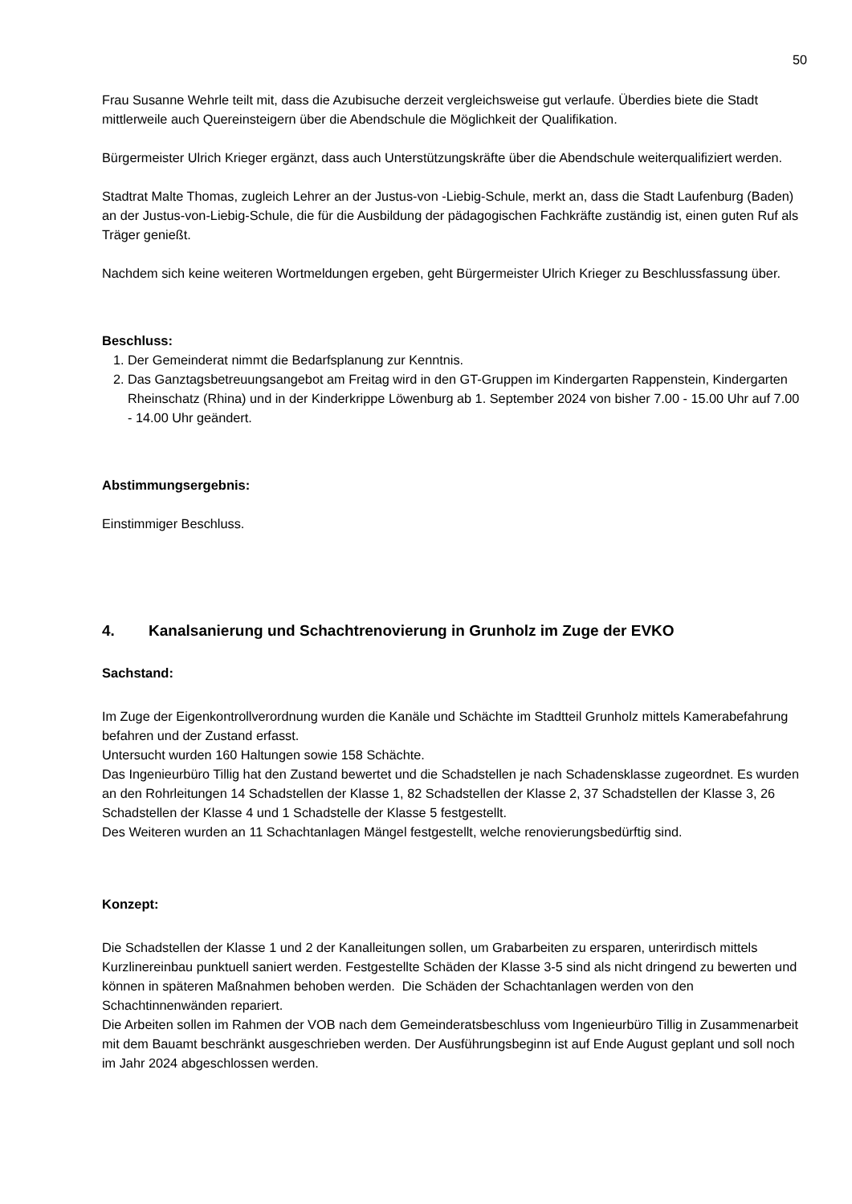50
Frau Susanne Wehrle teilt mit, dass die Azubisuche derzeit vergleichsweise gut verlaufe. Überdies biete die Stadt mittlerweile auch Quereinsteigern über die Abendschule die Möglichkeit der Qualifikation.
Bürgermeister Ulrich Krieger ergänzt, dass auch Unterstützungskräfte über die Abendschule weiterqualifiziert werden.
Stadtrat Malte Thomas, zugleich Lehrer an der Justus-von -Liebig-Schule, merkt an, dass die Stadt Laufenburg (Baden) an der Justus-von-Liebig-Schule, die für die Ausbildung der pädagogischen Fachkräfte zuständig ist, einen guten Ruf als Träger genießt.
Nachdem sich keine weiteren Wortmeldungen ergeben, geht Bürgermeister Ulrich Krieger zu Beschlussfassung über.
Beschluss:
1. Der Gemeinderat nimmt die Bedarfsplanung zur Kenntnis.
2. Das Ganztagsbetreuungsangebot am Freitag wird in den GT-Gruppen im Kindergarten Rappenstein, Kindergarten Rheinschatz (Rhina) und in der Kinderkrippe Löwenburg ab 1. September 2024 von bisher 7.00 - 15.00 Uhr auf 7.00 - 14.00 Uhr geändert.
Abstimmungsergebnis:
Einstimmiger Beschluss.
4. Kanalsanierung und Schachtrenovierung in Grunholz im Zuge der EVKO
Sachstand:
Im Zuge der Eigenkontrollverordnung wurden die Kanäle und Schächte im Stadtteil Grunholz mittels Kamerabefahrung befahren und der Zustand erfasst.
Untersucht wurden 160 Haltungen sowie 158 Schächte.
Das Ingenieurbüro Tillig hat den Zustand bewertet und die Schadstellen je nach Schadensklasse zugeordnet. Es wurden an den Rohrleitungen 14 Schadstellen der Klasse 1, 82 Schadstellen der Klasse 2, 37 Schadstellen der Klasse 3, 26 Schadstellen der Klasse 4 und 1 Schadstelle der Klasse 5 festgestellt.
Des Weiteren wurden an 11 Schachtanlagen Mängel festgestellt, welche renovierungsbedürftig sind.
Konzept:
Die Schadstellen der Klasse 1 und 2 der Kanalleitungen sollen, um Grabarbeiten zu ersparen, unterirdisch mittels Kurzlinereinbau punktuell saniert werden. Festgestellte Schäden der Klasse 3-5 sind als nicht dringend zu bewerten und können in späteren Maßnahmen behoben werden. Die Schäden der Schachtanlagen werden von den Schachtinnenwänden repariert.
Die Arbeiten sollen im Rahmen der VOB nach dem Gemeinderatsbeschluss vom Ingenieurbüro Tillig in Zusammenarbeit mit dem Bauamt beschränkt ausgeschrieben werden. Der Ausführungsbeginn ist auf Ende August geplant und soll noch im Jahr 2024 abgeschlossen werden.